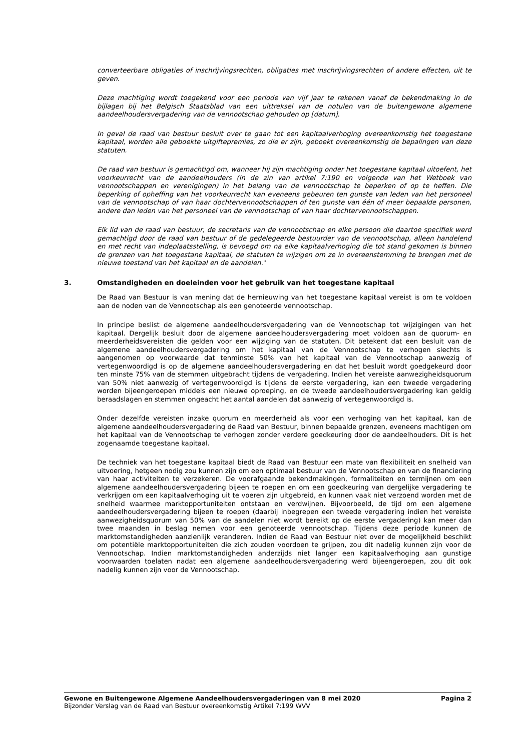converteerbare obligaties of inschrijvingsrechten, obligaties met inschrijvingsrechten of andere effecten, uit te geven.
Deze machtiging wordt toegekend voor een periode van vijf jaar te rekenen vanaf de bekendmaking in de bijlagen bij het Belgisch Staatsblad van een uittreksel van de notulen van de buitengewone algemene aandeelhoudersvergadering van de vennootschap gehouden op [datum].
In geval de raad van bestuur besluit over te gaan tot een kapitaalverhoging overeenkomstig het toegestane kapitaal, worden alle geboekte uitgiftepremies, zo die er zijn, geboekt overeenkomstig de bepalingen van deze statuten.
De raad van bestuur is gemachtigd om, wanneer hij zijn machtiging onder het toegestane kapitaal uitoefent, het voorkeurrecht van de aandeelhouders (in de zin van artikel 7:190 en volgende van het Wetboek van vennootschappen en verenigingen) in het belang van de vennootschap te beperken of op te heffen. Die beperking of opheffing van het voorkeurrecht kan eveneens gebeuren ten gunste van leden van het personeel van de vennootschap of van haar dochtervennootschappen of ten gunste van één of meer bepaalde personen, andere dan leden van het personeel van de vennootschap of van haar dochtervennootschappen.
Elk lid van de raad van bestuur, de secretaris van de vennootschap en elke persoon die daartoe specifiek werd gemachtigd door de raad van bestuur of de gedelegeerde bestuurder van de vennootschap, alleen handelend en met recht van indeplaatsstelling, is bevoegd om na elke kapitaalverhoging die tot stand gekomen is binnen de grenzen van het toegestane kapitaal, de statuten te wijzigen om ze in overeenstemming te brengen met de nieuwe toestand van het kapitaal en de aandelen."
3. Omstandigheden en doeleinden voor het gebruik van het toegestane kapitaal
De Raad van Bestuur is van mening dat de hernieuwing van het toegestane kapitaal vereist is om te voldoen aan de noden van de Vennootschap als een genoteerde vennootschap.
In principe beslist de algemene aandeelhoudersvergadering van de Vennootschap tot wijzigingen van het kapitaal. Dergelijk besluit door de algemene aandeelhoudersvergadering moet voldoen aan de quorum- en meerderheidsvereisten die gelden voor een wijziging van de statuten. Dit betekent dat een besluit van de algemene aandeelhoudersvergadering om het kapitaal van de Vennootschap te verhogen slechts is aangenomen op voorwaarde dat tenminste 50% van het kapitaal van de Vennootschap aanwezig of vertegenwoordigd is op de algemene aandeelhoudersvergadering en dat het besluit wordt goedgekeurd door ten minste 75% van de stemmen uitgebracht tijdens de vergadering. Indien het vereiste aanwezigheidsquorum van 50% niet aanwezig of vertegenwoordigd is tijdens de eerste vergadering, kan een tweede vergadering worden bijeengeroepen middels een nieuwe oproeping, en de tweede aandeelhoudersvergadering kan geldig beraadslagen en stemmen ongeacht het aantal aandelen dat aanwezig of vertegenwoordigd is.
Onder dezelfde vereisten inzake quorum en meerderheid als voor een verhoging van het kapitaal, kan de algemene aandeelhoudersvergadering de Raad van Bestuur, binnen bepaalde grenzen, eveneens machtigen om het kapitaal van de Vennootschap te verhogen zonder verdere goedkeuring door de aandeelhouders. Dit is het zogenaamde toegestane kapitaal.
De techniek van het toegestane kapitaal biedt de Raad van Bestuur een mate van flexibiliteit en snelheid van uitvoering, hetgeen nodig zou kunnen zijn om een optimaal bestuur van de Vennootschap en van de financiering van haar activiteiten te verzekeren. De voorafgaande bekendmakingen, formaliteiten en termijnen om een algemene aandeelhoudersvergadering bijeen te roepen en om een goedkeuring van dergelijke vergadering te verkrijgen om een kapitaalverhoging uit te voeren zijn uitgebreid, en kunnen vaak niet verzoend worden met de snelheid waarmee marktopportuniteiten ontstaan en verdwijnen. Bijvoorbeeld, de tijd om een algemene aandeelhoudersvergadering bijeen te roepen (daarbij inbegrepen een tweede vergadering indien het vereiste aanwezigheidsquorum van 50% van de aandelen niet wordt bereikt op de eerste vergadering) kan meer dan twee maanden in beslag nemen voor een genoteerde vennootschap. Tijdens deze periode kunnen de marktomstandigheden aanzienlijk veranderen. Indien de Raad van Bestuur niet over de mogelijkheid beschikt om potentiële marktopportuniteiten die zich zouden voordoen te grijpen, zou dit nadelig kunnen zijn voor de Vennootschap. Indien marktomstandigheden anderzijds niet langer een kapitaalverhoging aan gunstige voorwaarden toelaten nadat een algemene aandeelhoudersvergadering werd bijeengeroepen, zou dit ook nadelig kunnen zijn voor de Vennootschap.
Gewone en Buitengewone Algemene Aandeelhoudersvergaderingen van 8 mei 2020 Pagina 2
Bijzonder Verslag van de Raad van Bestuur overeenkomstig Artikel 7:199 WVV